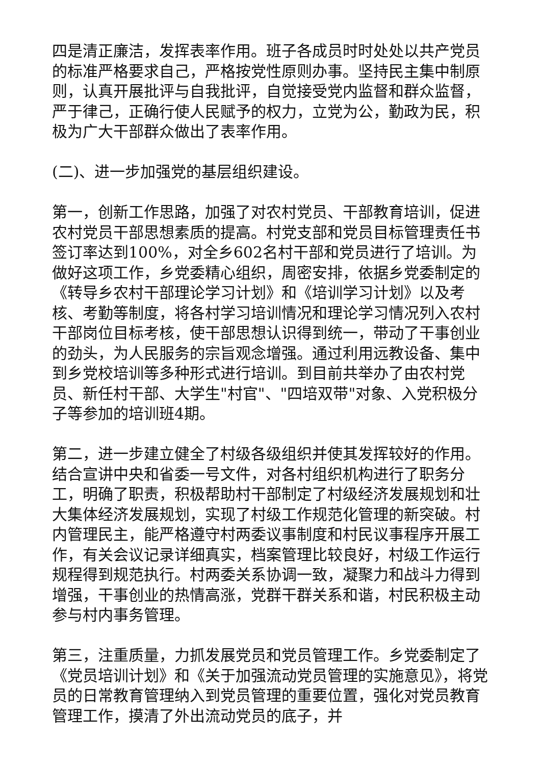四是清正廉洁，发挥表率作用。班子各成员时时处处以共产党员的标准严格要求自己，严格按党性原则办事。坚持民主集中制原则，认真开展批评与自我批评，自觉接受党内监督和群众监督，严于律己，正确行使人民赋予的权力，立党为公，勤政为民，积极为广大干部群众做出了表率作用。
(二)、进一步加强党的基层组织建设。
第一，创新工作思路，加强了对农村党员、干部教育培训，促进农村党员干部思想素质的提高。村党支部和党员目标管理责任书签订率达到100%，对全乡602名村干部和党员进行了培训。为做好这项工作，乡党委精心组织，周密安排，依据乡党委制定的《转导乡农村干部理论学习计划》和《培训学习计划》以及考核、考勤等制度，将各村学习培训情况和理论学习情况列入农村干部岗位目标考核，使干部思想认识得到统一，带动了干事创业的劲头，为人民服务的宗旨观念增强。通过利用远教设备、集中到乡党校培训等多种形式进行培训。到目前共举办了由农村党员、新任村干部、大学生"村官"、"四培双带"对象、入党积极分子等参加的培训班4期。
第二，进一步建立健全了村级各级组织并使其发挥较好的作用。结合宣讲中央和省委一号文件，对各村组织机构进行了职务分工，明确了职责，积极帮助村干部制定了村级经济发展规划和壮大集体经济发展规划，实现了村级工作规范化管理的新突破。村内管理民主，能严格遵守村两委议事制度和村民议事程序开展工作，有关会议记录详细真实，档案管理比较良好，村级工作运行规程得到规范执行。村两委关系协调一致，凝聚力和战斗力得到增强，干事创业的热情高涨，党群干群关系和谐，村民积极主动参与村内事务管理。
第三，注重质量，力抓发展党员和党员管理工作。乡党委制定了《党员培训计划》和《关于加强流动党员管理的实施意见》，将党员的日常教育管理纳入到党员管理的重要位置，强化对党员教育管理工作，摸清了外出流动党员的底子，并